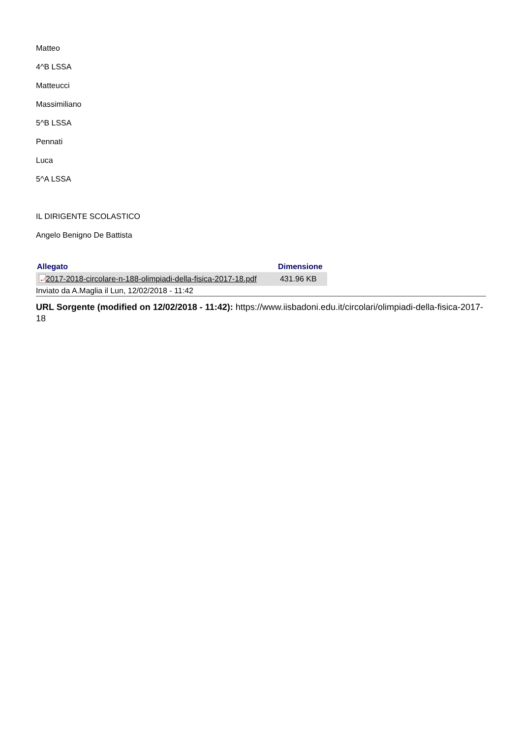Matteo
4^B LSSA
Matteucci
Massimiliano
5^B LSSA
Pennati
Luca
5^A LSSA
IL DIRIGENTE SCOLASTICO
Angelo Benigno De Battista
| Allegato | Dimensione |
| --- | --- |
| ⤶ 2017-2018-circolare-n-188-olimpiadi-della-fisica-2017-18.pdf | 431.96 KB |
Inviato da A.Maglia il Lun, 12/02/2018 - 11:42
URL Sorgente (modified on 12/02/2018 - 11:42): https://www.iisbadoni.edu.it/circolari/olimpiadi-della-fisica-2017-18